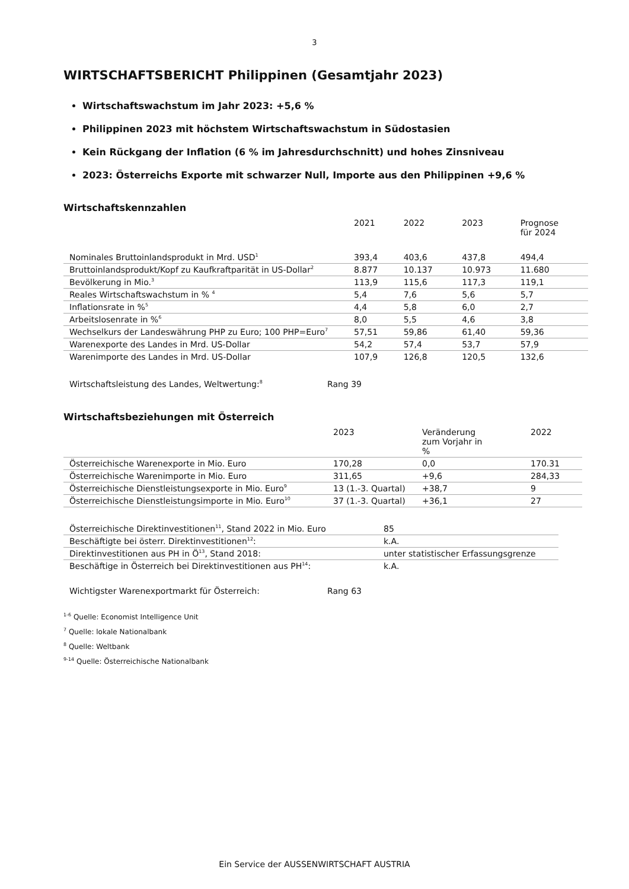3
WIRTSCHAFTSBERICHT Philippinen (Gesamtjahr 2023)
Wirtschaftswachstum im Jahr 2023: +5,6 %
Philippinen 2023 mit höchstem Wirtschaftswachstum in Südostasien
Kein Rückgang der Inflation (6 % im Jahresdurchschnitt) und hohes Zinsniveau
2023: Österreichs Exporte mit schwarzer Null, Importe aus den Philippinen +9,6 %
Wirtschaftskennzahlen
| | 2021 | 2022 | 2023 | Prognose für 2024 |
| Nominales Bruttoinlandsprodukt in Mrd. USD<sup>1</sup> | 393,4 | 403,6 | 437,8 | 494,4 |
| Bruttoinlandsprodukt/Kopf zu Kaufkraftparität in US-Dollar<sup>2</sup> | 8.877 | 10.137 | 10.973 | 11.680 |
| Bevölkerung in Mio.<sup>3</sup> | 113,9 | 115,6 | 117,3 | 119,1 |
| Reales Wirtschaftswachstum in % <sup>4</sup> | 5,4 | 7,6 | 5,6 | 5,7 |
| Inflationsrate in %<sup>5</sup> | 4,4 | 5,8 | 6,0 | 2,7 |
| Arbeitslosenrate in %<sup>6</sup> | 8,0 | 5,5 | 4,6 | 3,8 |
| Wechselkurs der Landeswährung PHP zu Euro; 100 PHP=Euro<sup>7</sup> | 57,51 | 59,86 | 61,40 | 59,36 |
| Warenexporte des Landes in Mrd. US-Dollar | 54,2 | 57,4 | 53,7 | 57,9 |
| Warenimporte des Landes in Mrd. US-Dollar | 107,9 | 126,8 | 120,5 | 132,6 |
| Wirtschaftsleistung des Landes, Weltwertung:<sup>8</sup> | Rang 39 |
Wirtschaftsbeziehungen mit Österreich
| | 2023 | Veränderung zum Vorjahr in % | 2022 |
| Österreichische Warenexporte in Mio. Euro | 170,28 | 0,0 | 170.31 |
| Österreichische Warenimporte in Mio. Euro | 311,65 | +9,6 | 284,33 |
| Österreichische Dienstleistungsexporte in Mio. Euro<sup>9</sup> | 13 (1.-3. Quartal) | +38,7 | 9 |
| Österreichische Dienstleistungsimporte in Mio. Euro<sup>10</sup> | 37 (1.-3. Quartal) | +36,1 | 27 |
| Österreichische Direktinvestitionen<sup>11</sup>, Stand 2022 in Mio. Euro | 85 |
| Beschäftigte bei österr. Direktinvestitionen<sup>12</sup>: | k.A. |
| Direktinvestitionen aus PH in Ö<sup>13</sup>, Stand 2018: | unter statistischer Erfassungsgrenze |
| Beschäftige in Österreich bei Direktinvestitionen aus PH<sup>14</sup>: | k.A. |
| Wichtigster Warenexportmarkt für Österreich: | Rang 63 |
<sup>1-6</sup> Quelle: Economist Intelligence Unit
<sup>7</sup> Quelle: lokale Nationalbank
<sup>8</sup> Quelle: Weltbank
<sup>9-14</sup> Quelle: Österreichische Nationalbank
Ein Service der AUSSENWIRTSCHAFT AUSTRIA